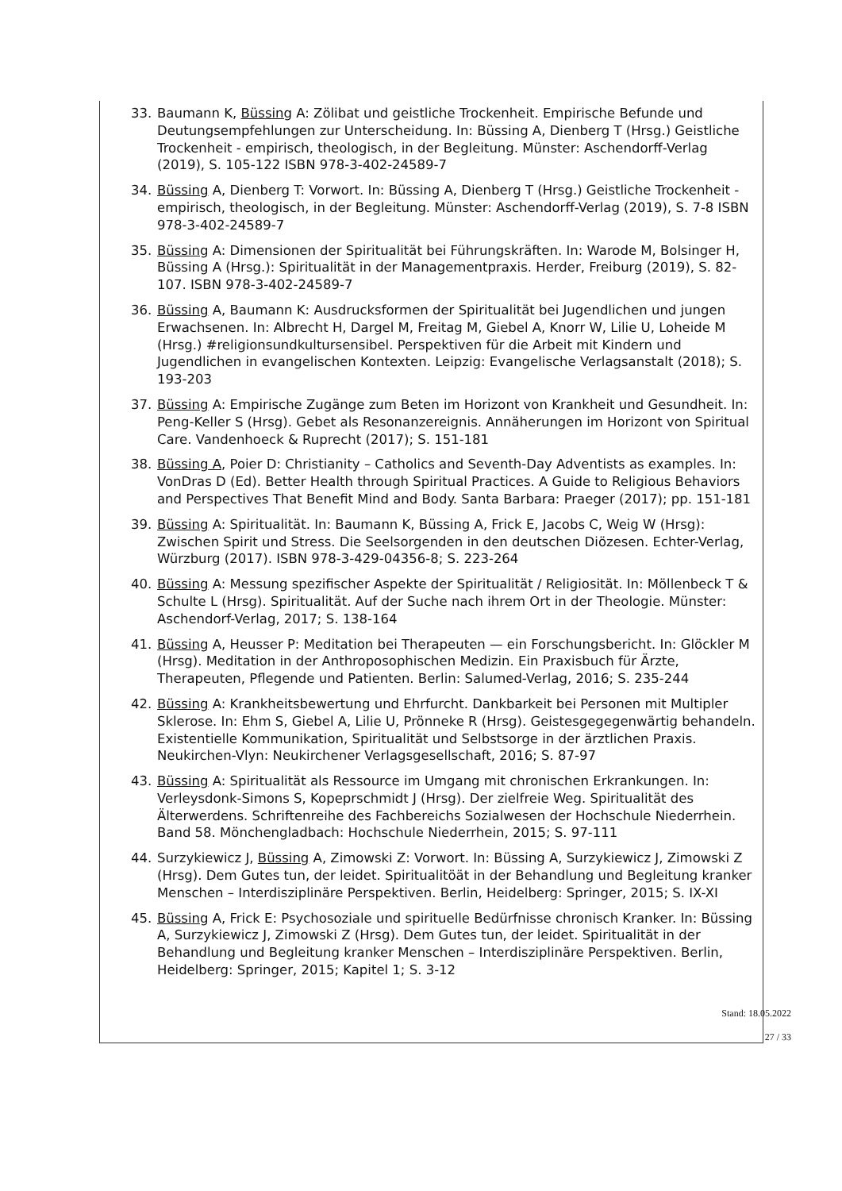33. Baumann K, Büssing A: Zölibat und geistliche Trockenheit. Empirische Befunde und Deutungsempfehlungen zur Unterscheidung. In: Büssing A, Dienberg T (Hrsg.) Geistliche Trockenheit - empirisch, theologisch, in der Begleitung. Münster: Aschendorff-Verlag (2019), S. 105-122 ISBN 978-3-402-24589-7
34. Büssing A, Dienberg T: Vorwort. In: Büssing A, Dienberg T (Hrsg.) Geistliche Trockenheit - empirisch, theologisch, in der Begleitung. Münster: Aschendorff-Verlag (2019), S. 7-8 ISBN 978-3-402-24589-7
35. Büssing A: Dimensionen der Spiritualität bei Führungskräften. In: Warode M, Bolsinger H, Büssing A (Hrsg.): Spiritualität in der Managementpraxis. Herder, Freiburg (2019), S. 82-107. ISBN 978-3-402-24589-7
36. Büssing A, Baumann K: Ausdrucksformen der Spiritualität bei Jugendlichen und jungen Erwachsenen. In: Albrecht H, Dargel M, Freitag M, Giebel A, Knorr W, Lilie U, Loheide M (Hrsg.) #religionsundkultursensibel. Perspektiven für die Arbeit mit Kindern und Jugendlichen in evangelischen Kontexten. Leipzig: Evangelische Verlagsanstalt (2018); S. 193-203
37. Büssing A: Empirische Zugänge zum Beten im Horizont von Krankheit und Gesundheit. In: Peng-Keller S (Hrsg). Gebet als Resonanzereignis. Annäherungen im Horizont von Spiritual Care. Vandenhoeck & Ruprecht (2017); S. 151-181
38. Büssing A, Poier D: Christianity – Catholics and Seventh-Day Adventists as examples. In: VonDras D (Ed). Better Health through Spiritual Practices. A Guide to Religious Behaviors and Perspectives That Benefit Mind and Body. Santa Barbara: Praeger (2017); pp. 151-181
39. Büssing A: Spiritualität. In: Baumann K, Büssing A, Frick E, Jacobs C, Weig W (Hrsg): Zwischen Spirit und Stress. Die Seelsorgenden in den deutschen Diözesen. Echter-Verlag, Würzburg (2017). ISBN 978-3-429-04356-8; S. 223-264
40. Büssing A: Messung spezifischer Aspekte der Spiritualität / Religiosität. In: Möllenbeck T & Schulte L (Hrsg). Spiritualität. Auf der Suche nach ihrem Ort in der Theologie. Münster: Aschendorf-Verlag, 2017; S. 138-164
41. Büssing A, Heusser P: Meditation bei Therapeuten — ein Forschungsbericht. In: Glöckler M (Hrsg). Meditation in der Anthroposophischen Medizin. Ein Praxisbuch für Ärzte, Therapeuten, Pflegende und Patienten. Berlin: Salumed-Verlag, 2016; S. 235-244
42. Büssing A: Krankheitsbewertung und Ehrfurcht. Dankbarkeit bei Personen mit Multipler Sklerose. In: Ehm S, Giebel A, Lilie U, Prönneke R (Hrsg). Geistesgegegenwärtig behandeln. Existentielle Kommunikation, Spiritualität und Selbstsorge in der ärztlichen Praxis. Neukirchen-Vlyn: Neukirchener Verlagsgesellschaft, 2016; S. 87-97
43. Büssing A: Spiritualität als Ressource im Umgang mit chronischen Erkrankungen. In: Verleysdonk-Simons S, Kopeprschmidt J (Hrsg). Der zielfreie Weg. Spiritualität des Älterwerdens. Schriftenreihe des Fachbereichs Sozialwesen der Hochschule Niederrhein. Band 58. Mönchengladbach: Hochschule Niederrhein, 2015; S. 97-111
44. Surzykiewicz J, Büssing A, Zimowski Z: Vorwort. In: Büssing A, Surzykiewicz J, Zimowski Z (Hrsg). Dem Gutes tun, der leidet. Spiritualitöät in der Behandlung und Begleitung kranker Menschen – Interdisziplinäre Perspektiven. Berlin, Heidelberg: Springer, 2015; S. IX-XI
45. Büssing A, Frick E: Psychosoziale und spirituelle Bedürfnisse chronisch Kranker. In: Büssing A, Surzykiewicz J, Zimowski Z (Hrsg). Dem Gutes tun, der leidet. Spiritualität in der Behandlung und Begleitung kranker Menschen – Interdisziplinäre Perspektiven. Berlin, Heidelberg: Springer, 2015; Kapitel 1; S. 3-12
Stand: 18.05.2022
27 / 33